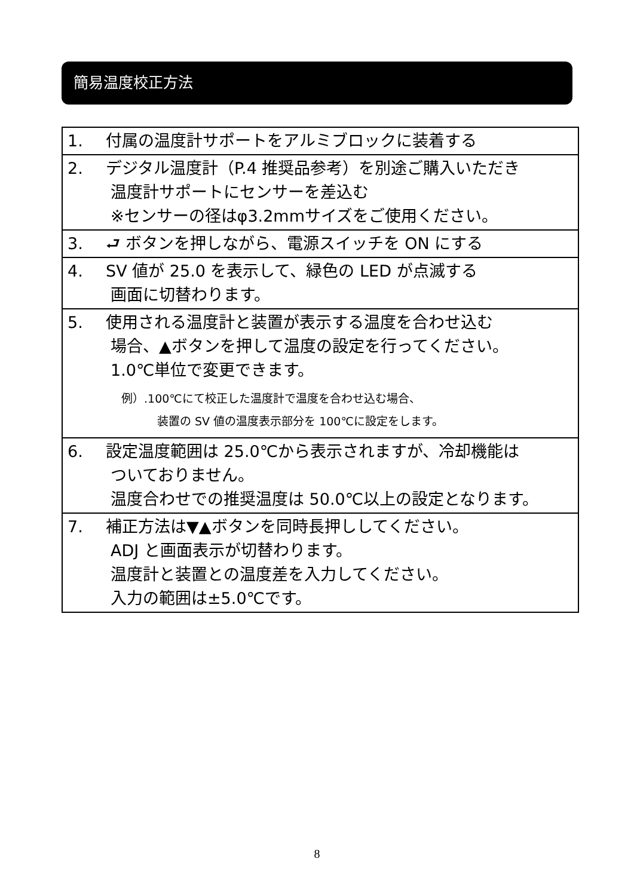簡易温度校正方法
| 1. 付属の温度計サポートをアルミブロックに装着する |
| 2. デジタル温度計（P.4 推奨品参考）を別途ご購入いただき 温度計サポートにセンサーを差込む ※センサーの径はφ3.2mmサイズをご使用ください。 |
| 3. ⮐ ボタンを押しながら、電源スイッチを ON にする |
| 4. SV 値が 25.0 を表示して、緑色の LED が点滅する 画面に切替わります。 |
| 5. 使用される温度計と装置が表示する温度を合わせ込む 場合、▲ボタンを押して温度の設定を行ってください。 1.0℃単位で変更できます。 例）.100℃にて校正した温度計で温度を合わせ込む場合、 装置の SV 値の温度表示部分を 100℃に設定をします。 |
| 6. 設定温度範囲は 25.0℃から表示されますが、冷却機能は ついておりません。 温度合わせでの推奨温度は 50.0℃以上の設定となります。 |
| 7. 補正方法は▼▲ボタンを同時長押ししてください。 ADJ と画面表示が切替わります。 温度計と装置との温度差を入力してください。 入力の範囲は±5.0℃です。 |
8